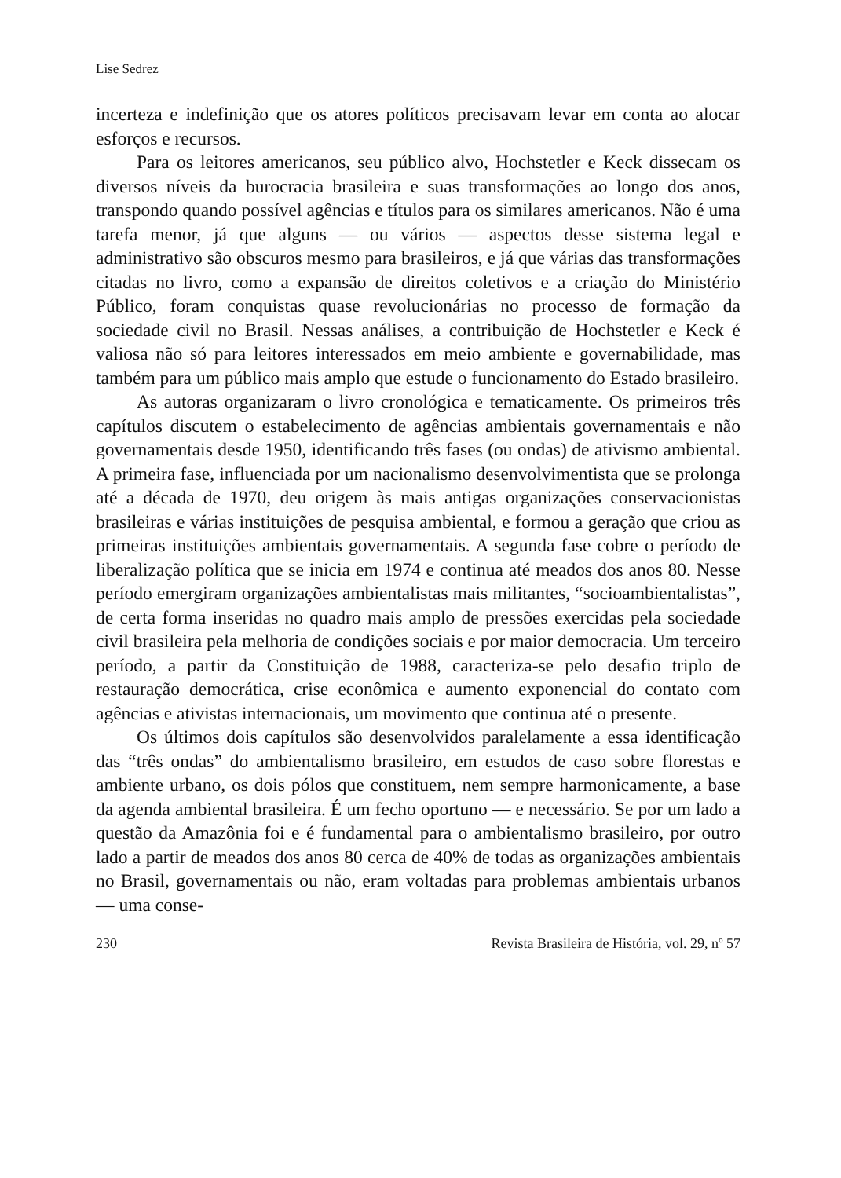Lise Sedrez
incerteza e indefinição que os atores políticos precisavam levar em conta ao alocar esforços e recursos.
Para os leitores americanos, seu público alvo, Hochstetler e Keck dissecam os diversos níveis da burocracia brasileira e suas transformações ao longo dos anos, transpondo quando possível agências e títulos para os similares americanos. Não é uma tarefa menor, já que alguns — ou vários — aspectos desse sistema legal e administrativo são obscuros mesmo para brasileiros, e já que várias das transformações citadas no livro, como a expansão de direitos coletivos e a criação do Ministério Público, foram conquistas quase revolucionárias no processo de formação da sociedade civil no Brasil. Nessas análises, a contribuição de Hochstetler e Keck é valiosa não só para leitores interessados em meio ambiente e governabilidade, mas também para um público mais amplo que estude o funcionamento do Estado brasileiro.
As autoras organizaram o livro cronológica e tematicamente. Os primeiros três capítulos discutem o estabelecimento de agências ambientais governamentais e não governamentais desde 1950, identificando três fases (ou ondas) de ativismo ambiental. A primeira fase, influenciada por um nacionalismo desenvolvimentista que se prolonga até a década de 1970, deu origem às mais antigas organizações conservacionistas brasileiras e várias instituições de pesquisa ambiental, e formou a geração que criou as primeiras instituições ambientais governamentais. A segunda fase cobre o período de liberalização política que se inicia em 1974 e continua até meados dos anos 80. Nesse período emergiram organizações ambientalistas mais militantes, “socioambientalistas”, de certa forma inseridas no quadro mais amplo de pressões exercidas pela sociedade civil brasileira pela melhoria de condições sociais e por maior democracia. Um terceiro período, a partir da Constituição de 1988, caracteriza-se pelo desafio triplo de restauração democrática, crise econômica e aumento exponencial do contato com agências e ativistas internacionais, um movimento que continua até o presente.
Os últimos dois capítulos são desenvolvidos paralelamente a essa identificação das “três ondas” do ambientalismo brasileiro, em estudos de caso sobre florestas e ambiente urbano, os dois pólos que constituem, nem sempre harmonicamente, a base da agenda ambiental brasileira. É um fecho oportuno — e necessário. Se por um lado a questão da Amazônia foi e é fundamental para o ambientalismo brasileiro, por outro lado a partir de meados dos anos 80 cerca de 40% de todas as organizações ambientais no Brasil, governamentais ou não, eram voltadas para problemas ambientais urbanos — uma conse-
230 Revista Brasileira de História, vol. 29, nº 57